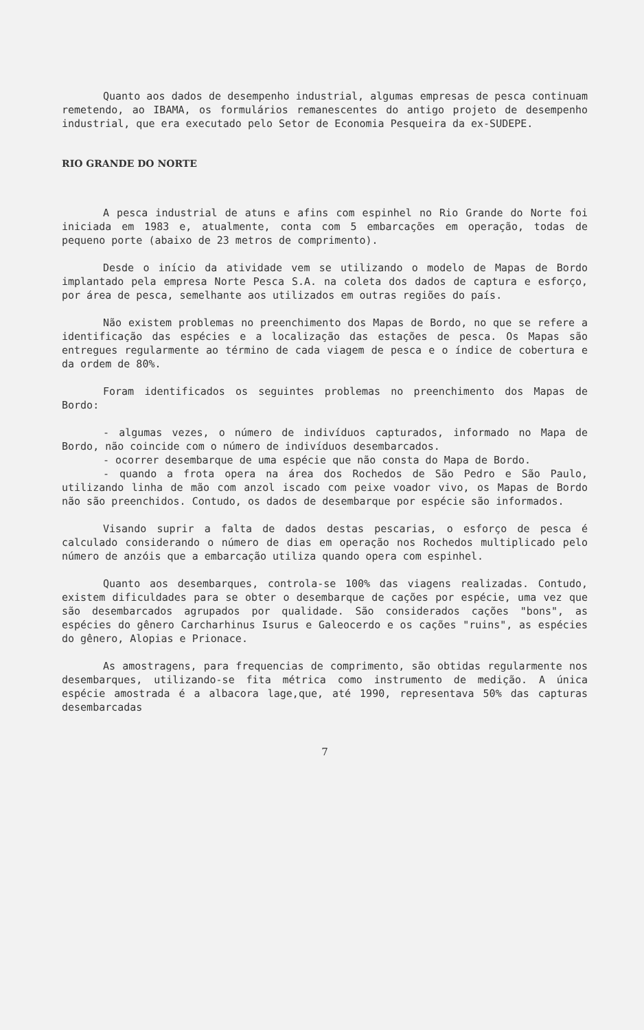Quanto aos dados de desempenho industrial, algumas empresas de pesca continuam remetendo, ao IBAMA, os formulários remanescentes do antigo projeto de desempenho industrial, que era executado pelo Setor de Economia Pesqueira da ex-SUDEPE.
RIO GRANDE DO NORTE
A pesca industrial de atuns e afins com espinhel no Rio Grande do Norte foi iniciada em 1983 e, atualmente, conta com 5 embarcações em operação, todas de pequeno porte (abaixo de 23 metros de comprimento).
Desde o início da atividade vem se utilizando o modelo de Mapas de Bordo implantado pela empresa Norte Pesca S.A. na coleta dos dados de captura e esforço, por área de pesca, semelhante aos utilizados em outras regiões do país.
Não existem problemas no preenchimento dos Mapas de Bordo, no que se refere a identificação das espécies e a localização das estações de pesca. Os Mapas são entregues regularmente ao término de cada viagem de pesca e o índice de cobertura e da ordem de 80%.
Foram identificados os seguintes problemas no preenchimento dos Mapas de Bordo:
- algumas vezes, o número de indivíduos capturados, informado no Mapa de Bordo, não coincide com o número de indivíduos desembarcados.
- ocorrer desembarque de uma espécie que não consta do Mapa de Bordo.
- quando a frota opera na área dos Rochedos de São Pedro e São Paulo, utilizando linha de mão com anzol iscado com peixe voador vivo, os Mapas de Bordo não são preenchidos. Contudo, os dados de desembarque por espécie são informados.
Visando suprir a falta de dados destas pescarias, o esforço de pesca é calculado considerando o número de dias em operação nos Rochedos multiplicado pelo número de anzóis que a embarcação utiliza quando opera com espinhel.
Quanto aos desembarques, controla-se 100% das viagens realizadas. Contudo, existem dificuldades para se obter o desembarque de cações por espécie, uma vez que são desembarcados agrupados por qualidade. São considerados cações "bons", as espécies do gênero Carcharhinus Isurus e Galeocerdo e os cações "ruins", as espécies do gênero, Alopias e Prionace.
As amostragens, para frequencias de comprimento, são obtidas regularmente nos desembarques, utilizando-se fita métrica como instrumento de medição. A única espécie amostrada é a albacora lage,que, até 1990, representava 50% das capturas desembarcadas
7